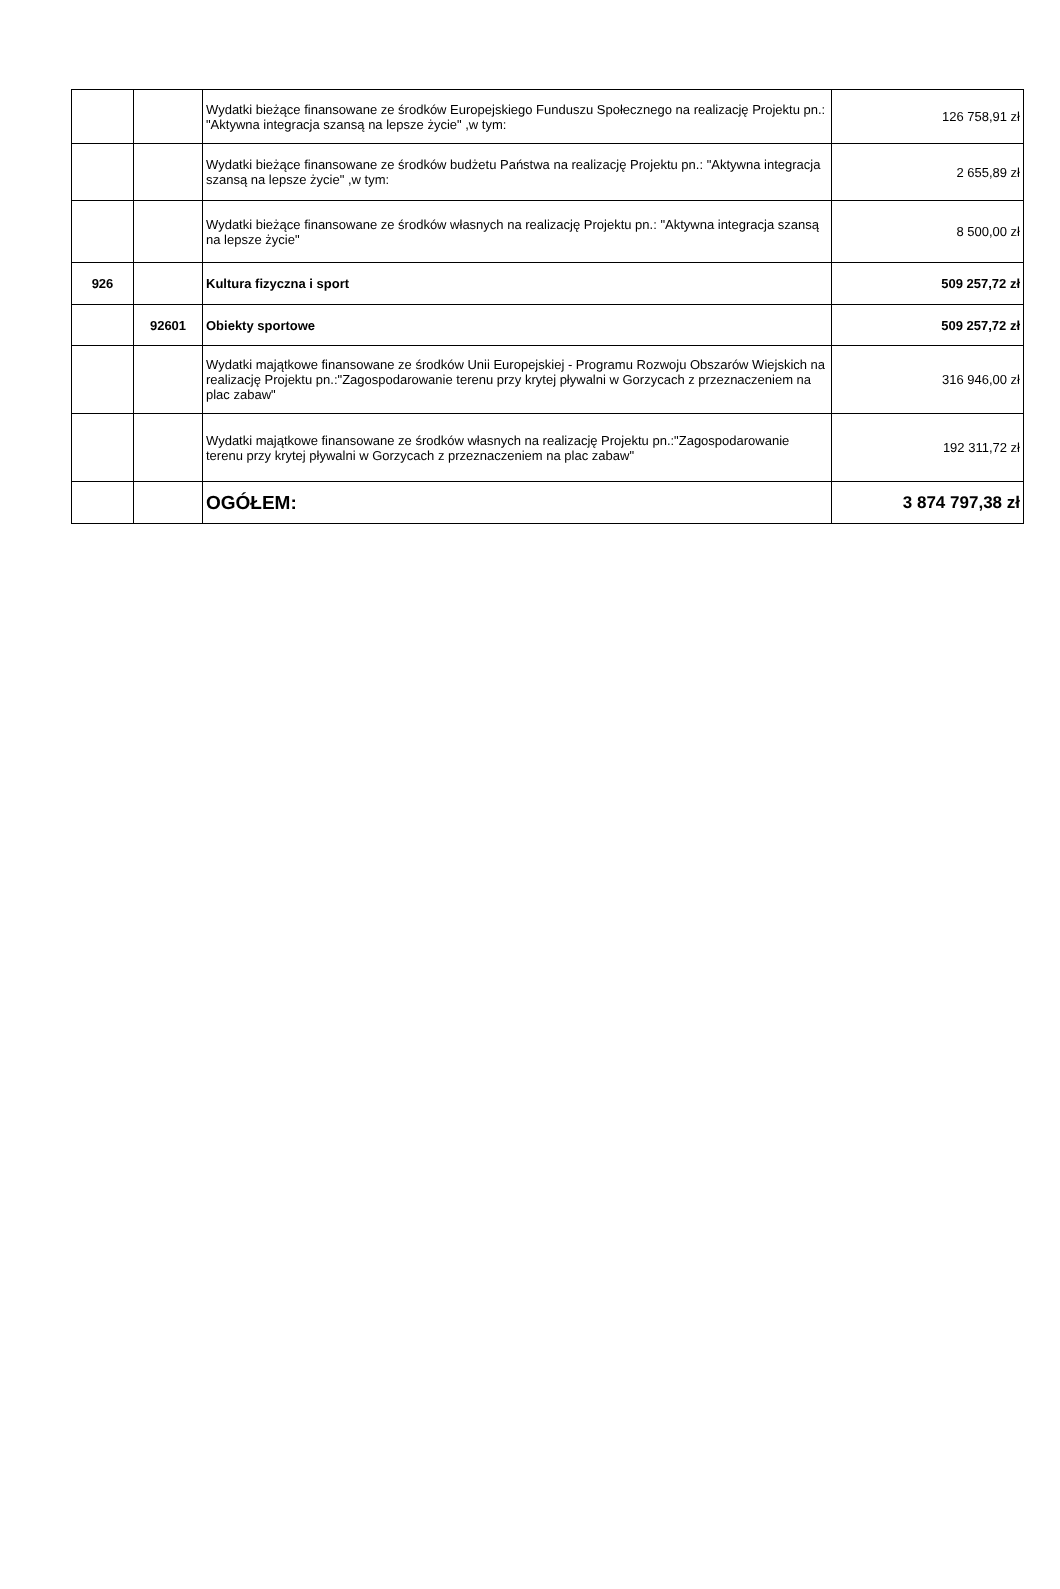| | | Wydatki bieżące finansowane ze środków Europejskiego Funduszu Społecznego na realizację Projektu pn.: "Aktywna integracja szansą na lepsze życie" ,w tym: | 126 758,91 zł |
| | | Wydatki bieżące finansowane ze środków budżetu Państwa na realizację Projektu pn.: "Aktywna integracja szansą na lepsze życie" ,w tym: | 2 655,89 zł |
| | | Wydatki bieżące finansowane ze środków własnych na realizację Projektu pn.: "Aktywna integracja szansą na lepsze życie" | 8 500,00 zł |
| 926 | | Kultura fizyczna i sport | 509 257,72 zł |
| | 92601 | Obiekty sportowe | 509 257,72 zł |
| | | Wydatki majątkowe finansowane ze środków Unii Europejskiej - Programu Rozwoju Obszarów Wiejskich na realizację Projektu pn.:"Zagospodarowanie terenu przy krytej pływalni w Gorzycach z przeznaczeniem na plac zabaw" | 316 946,00 zł |
| | | Wydatki majątkowe finansowane ze środków własnych na realizację Projektu pn.:"Zagospodarowanie terenu przy krytej pływalni w Gorzycach z przeznaczeniem na plac zabaw" | 192 311,72 zł |
| | | OGÓŁEM: | 3 874 797,38 zł |